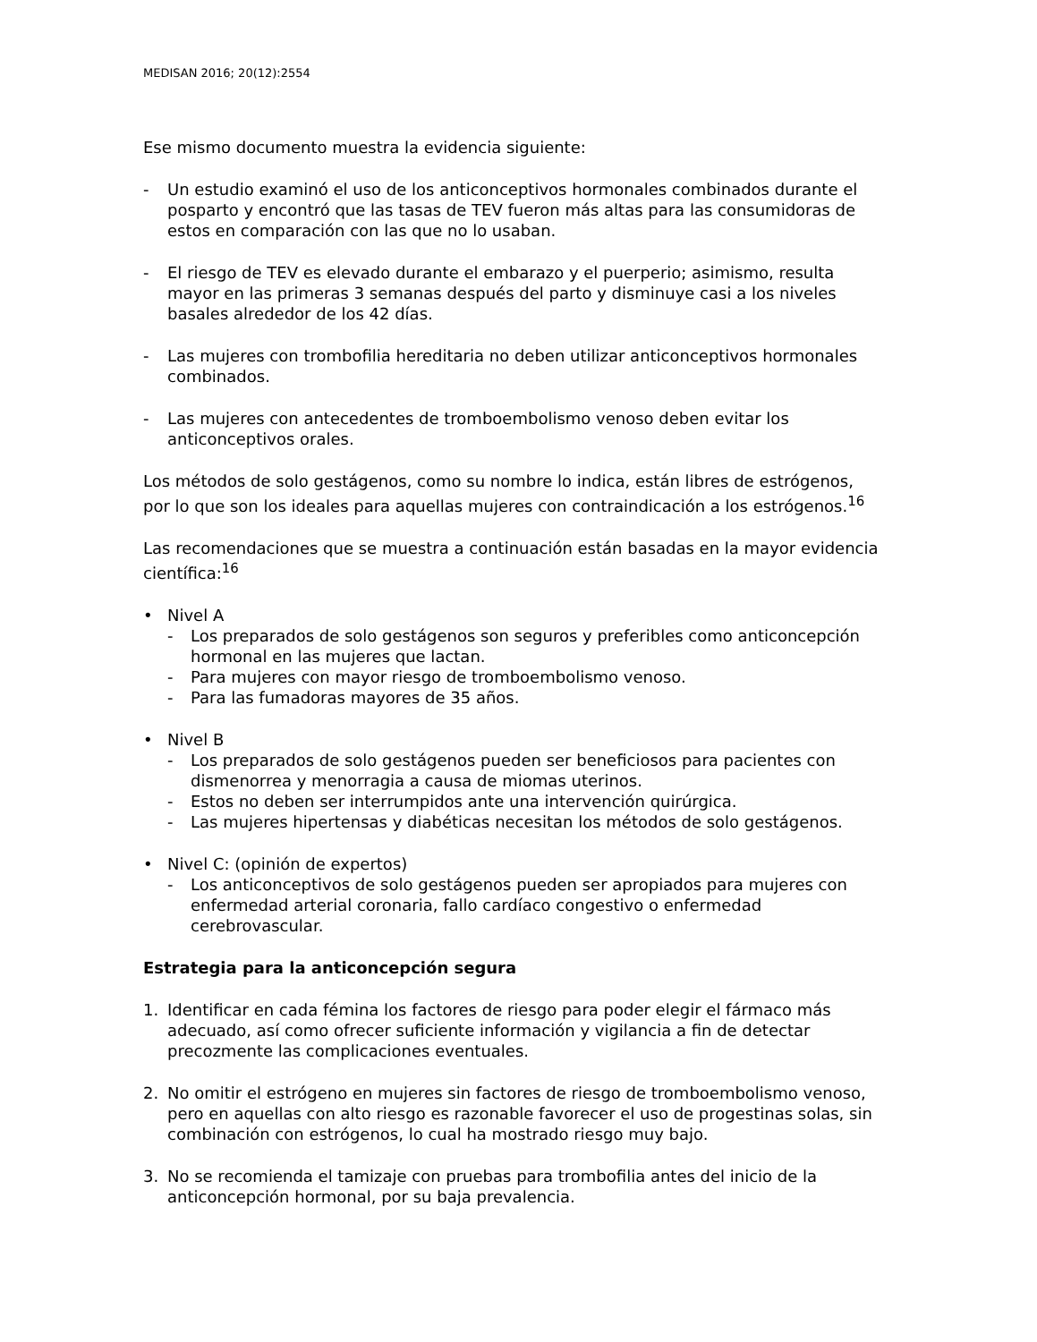MEDISAN 2016; 20(12):2554
Ese mismo documento muestra la evidencia siguiente:
- Un estudio examinó el uso de los anticonceptivos hormonales combinados durante el posparto y encontró que las tasas de TEV fueron más altas para las consumidoras de estos en comparación con las que no lo usaban.
- El riesgo de TEV es elevado durante el embarazo y el puerperio; asimismo, resulta mayor en las primeras 3 semanas después del parto y disminuye casi a los niveles basales alrededor de los 42 días.
- Las mujeres con trombofilia hereditaria no deben utilizar anticonceptivos hormonales combinados.
- Las mujeres con antecedentes de tromboembolismo venoso deben evitar los anticonceptivos orales.
Los métodos de solo gestágenos, como su nombre lo indica, están libres de estrógenos, por lo que son los ideales para aquellas mujeres con contraindicación a los estrógenos.<sup>16</sup>
Las recomendaciones que se muestra a continuación están basadas en la mayor evidencia científica:<sup>16</sup>
• Nivel A
- Los preparados de solo gestágenos son seguros y preferibles como anticoncepción hormonal en las mujeres que lactan.
- Para mujeres con mayor riesgo de tromboembolismo venoso.
- Para las fumadoras mayores de 35 años.
• Nivel B
- Los preparados de solo gestágenos pueden ser beneficiosos para pacientes con dismenorrea y menorragia a causa de miomas uterinos.
- Estos no deben ser interrumpidos ante una intervención quirúrgica.
- Las mujeres hipertensas y diabéticas necesitan los métodos de solo gestágenos.
• Nivel C: (opinión de expertos)
- Los anticonceptivos de solo gestágenos pueden ser apropiados para mujeres con enfermedad arterial coronaria, fallo cardíaco congestivo o enfermedad cerebrovascular.
Estrategia para la anticoncepción segura
1. Identificar en cada fémina los factores de riesgo para poder elegir el fármaco más adecuado, así como ofrecer suficiente información y vigilancia a fin de detectar precozmente las complicaciones eventuales.
2. No omitir el estrógeno en mujeres sin factores de riesgo de tromboembolismo venoso, pero en aquellas con alto riesgo es razonable favorecer el uso de progestinas solas, sin combinación con estrógenos, lo cual ha mostrado riesgo muy bajo.
3. No se recomienda el tamizaje con pruebas para trombofilia antes del inicio de la anticoncepción hormonal, por su baja prevalencia.